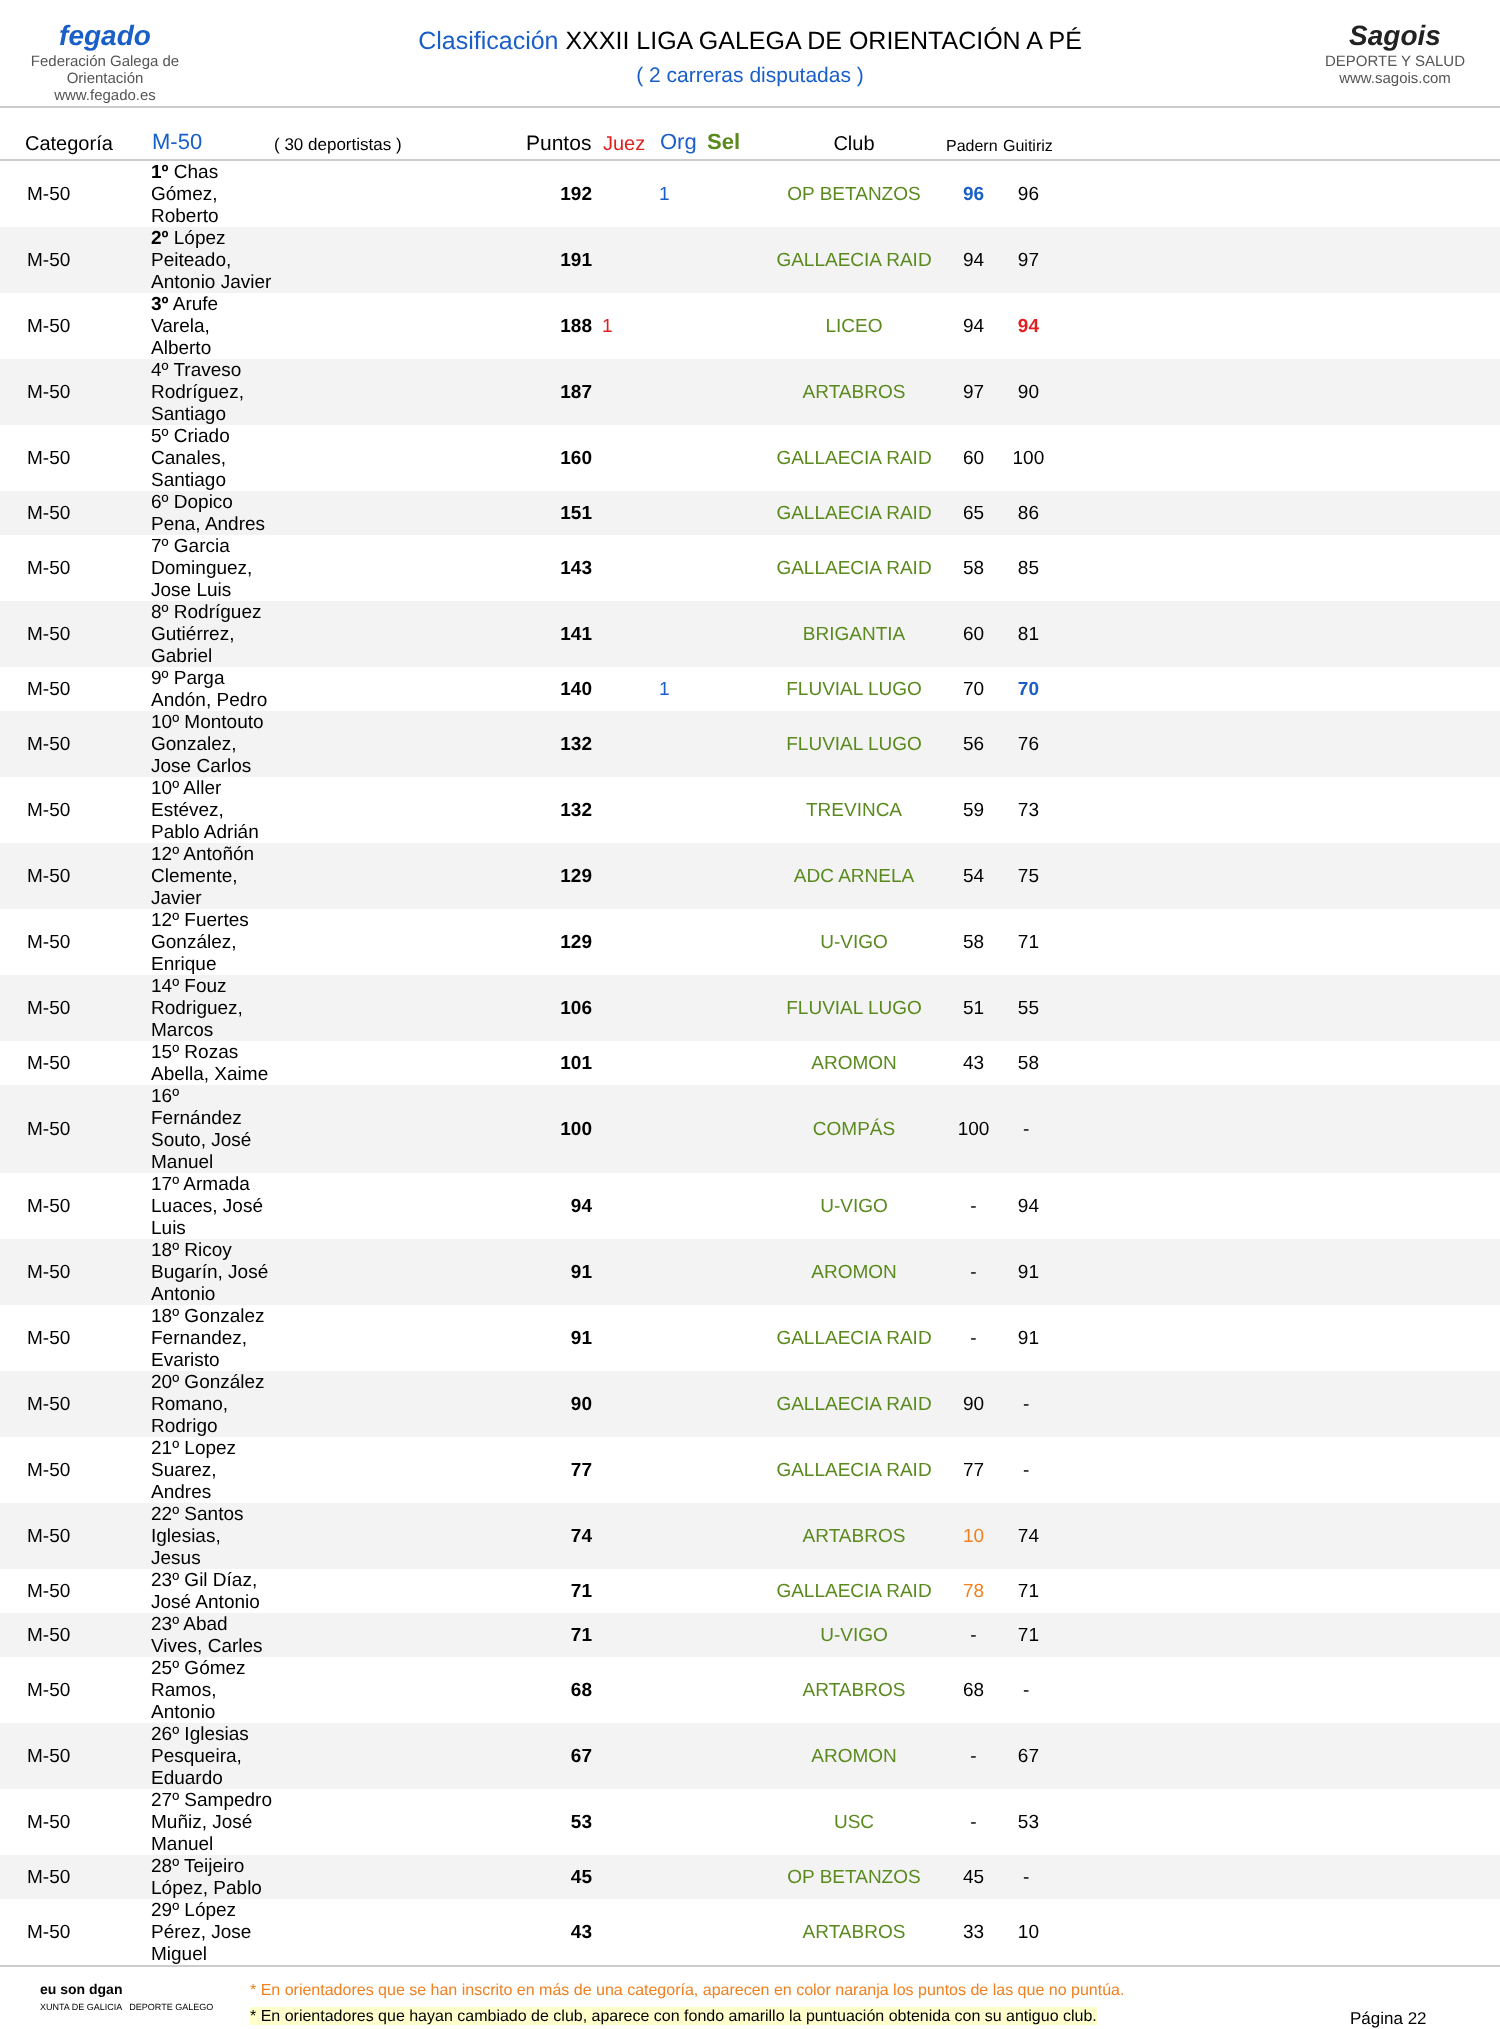fegado
Federación Galega de Orientación
www.fegado.es
Clasificación XXXII LIGA GALEGA DE ORIENTACIÓN A PÉ
( 2 carreras disputadas )
Sagois
DEPORTE Y SALUD
www.sagois.com
| Categoría | M-50 | ( 30 deportistas ) | Puntos | Juez | Org | Sel | Club | Padern | Guitiriz |
| --- | --- | --- | --- | --- | --- | --- | --- | --- | --- |
| M-50 | 1º Chas Gómez, Roberto | | 192 | | 1 | | OP BETANZOS | 96 | 96 |
| M-50 | 2º López Peiteado, Antonio Javier | | 191 | | | | GALLAECIA RAID | 94 | 97 |
| M-50 | 3º Arufe Varela, Alberto | | 188 | 1 | | | LICEO | 94 | 94 |
| M-50 | 4º Traveso Rodríguez, Santiago | | 187 | | | | ARTABROS | 97 | 90 |
| M-50 | 5º Criado Canales, Santiago | | 160 | | | | GALLAECIA RAID | 60 | 100 |
| M-50 | 6º Dopico Pena, Andres | | 151 | | | | GALLAECIA RAID | 65 | 86 |
| M-50 | 7º Garcia Dominguez, Jose Luis | | 143 | | | | GALLAECIA RAID | 58 | 85 |
| M-50 | 8º Rodríguez Gutiérrez, Gabriel | | 141 | | | | BRIGANTIA | 60 | 81 |
| M-50 | 9º Parga Andón, Pedro | | 140 | | 1 | | FLUVIAL LUGO | 70 | 70 |
| M-50 | 10º Montouto Gonzalez, Jose Carlos | | 132 | | | | FLUVIAL LUGO | 56 | 76 |
| M-50 | 10º Aller Estévez, Pablo Adrián | | 132 | | | | TREVINCA | 59 | 73 |
| M-50 | 12º Antoñón Clemente, Javier | | 129 | | | | ADC ARNELA | 54 | 75 |
| M-50 | 12º Fuertes González, Enrique | | 129 | | | | U-VIGO | 58 | 71 |
| M-50 | 14º Fouz Rodriguez, Marcos | | 106 | | | | FLUVIAL LUGO | 51 | 55 |
| M-50 | 15º Rozas Abella, Xaime | | 101 | | | | AROMON | 43 | 58 |
| M-50 | 16º Fernández Souto, José Manuel | | 100 | | | | COMPÁS | 100 | - |
| M-50 | 17º Armada Luaces, José Luis | | 94 | | | | U-VIGO | - | 94 |
| M-50 | 18º Ricoy Bugarín, José Antonio | | 91 | | | | AROMON | - | 91 |
| M-50 | 18º Gonzalez Fernandez, Evaristo | | 91 | | | | GALLAECIA RAID | - | 91 |
| M-50 | 20º González Romano, Rodrigo | | 90 | | | | GALLAECIA RAID | 90 | - |
| M-50 | 21º Lopez Suarez, Andres | | 77 | | | | GALLAECIA RAID | 77 | - |
| M-50 | 22º Santos Iglesias, Jesus | | 74 | | | | ARTABROS | 10 | 74 |
| M-50 | 23º Gil Díaz, José Antonio | | 71 | | | | GALLAECIA RAID | 78 | 71 |
| M-50 | 23º Abad Vives, Carles | | 71 | | | | U-VIGO | - | 71 |
| M-50 | 25º Gómez Ramos, Antonio | | 68 | | | | ARTABROS | 68 | - |
| M-50 | 26º Iglesias Pesqueira, Eduardo | | 67 | | | | AROMON | - | 67 |
| M-50 | 27º Sampedro Muñiz, José Manuel | | 53 | | | | USC | - | 53 |
| M-50 | 28º Teijeiro López, Pablo | | 45 | | | | OP BETANZOS | 45 | - |
| M-50 | 29º López Pérez, Jose Miguel | | 43 | | | | ARTABROS | 33 | 10 |
eu son dgan
XUNTA DE GALICIA DEPORTE GALEGO
* En orientadores que se han inscrito en más de una categoría, aparecen en color naranja los puntos de las que no puntúa.
* En orientadores que hayan cambiado de club, aparece con fondo amarillo la puntuación obtenida con su antiguo club.
Página 22